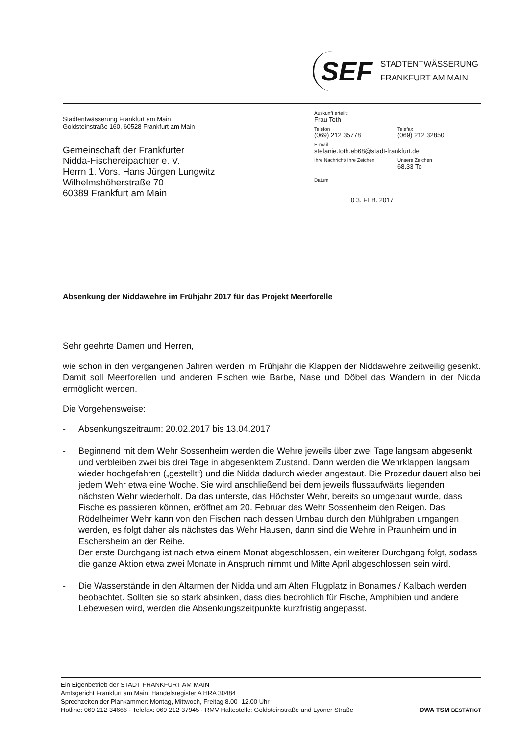SEF
STADTENTWÄSSERUNG
FRANKFURT AM MAIN
Stadtentwässerung Frankfurt am Main
Goldsteinstraße 160, 60528 Frankfurt am Main
Gemeinschaft der Frankfurter
Nidda-Fischereipächter e. V.
Herrn 1. Vors. Hans Jürgen Lungwitz
Wilhelmshöherstraße 70
60389 Frankfurt am Main
Auskunft erteilt:
Frau Toth
Telefon Telefax
(069) 212 35778 (069) 212 32850
E-mail
stefanie.toth.eb68@stadt-frankfurt.de
Ihre Nachricht/ Ihre Zeichen Unsere Zeichen
68.33 To
Datum
0 3. FEB. 2017
Absenkung der Niddawehre im Frühjahr 2017 für das Projekt Meerforelle
Sehr geehrte Damen und Herren,
wie schon in den vergangenen Jahren werden im Frühjahr die Klappen der Niddawehre zeitweilig gesenkt. Damit soll Meerforellen und anderen Fischen wie Barbe, Nase und Döbel das Wandern in der Nidda ermöglicht werden.
Die Vorgehensweise:
- Absenkungszeitraum: 20.02.2017 bis 13.04.2017
- Beginnend mit dem Wehr Sossenheim werden die Wehre jeweils über zwei Tage langsam abgesenkt und verbleiben zwei bis drei Tage in abgesenktem Zustand. Dann werden die Wehrklappen langsam wieder hochgefahren („gestellt“) und die Nidda dadurch wieder angestaut. Die Prozedur dauert also bei jedem Wehr etwa eine Woche. Sie wird anschließend bei dem jeweils flussaufwärts liegenden nächsten Wehr wiederholt. Da das unterste, das Höchster Wehr, bereits so umgebaut wurde, dass Fische es passieren können, eröffnet am 20. Februar das Wehr Sossenheim den Reigen. Das Rödelheimer Wehr kann von den Fischen nach dessen Umbau durch den Mühlgraben umgangen werden, es folgt daher als nächstes das Wehr Hausen, dann sind die Wehre in Praunheim und in Eschersheim an der Reihe.
Der erste Durchgang ist nach etwa einem Monat abgeschlossen, ein weiterer Durchgang folgt, sodass die ganze Aktion etwa zwei Monate in Anspruch nimmt und Mitte April abgeschlossen sein wird.
- Die Wasserstände in den Altarmen der Nidda und am Alten Flugplatz in Bonames / Kalbach werden beobachtet. Sollten sie so stark absinken, dass dies bedrohlich für Fische, Amphibien und andere Lebewesen wird, werden die Absenkungszeitpunkte kurzfristig angepasst.
Ein Eigenbetrieb der STADT FRANKFURT AM MAIN
Amtsgericht Frankfurt am Main: Handelsregister A HRA 30484
Sprechzeiten der Plankammer: Montag, Mittwoch, Freitag 8.00 -12.00 Uhr
Hotline: 069 212-34666 · Telefax: 069 212-37945 · RMV-Haltestelle: Goldsteinstraße und Lyoner Straße DWA TSM BESTÄTIGT